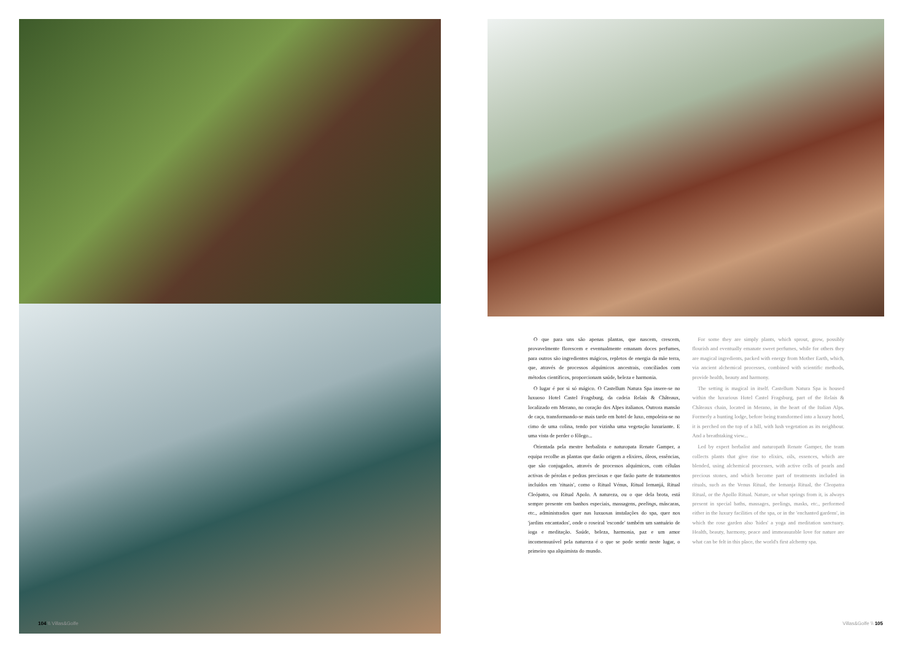O que para uns são apenas plantas, que nascem, crescem, provavelmente florescem e eventualmente emanam doces perfumes, para outros são ingredientes mágicos, repletos de energia da mãe terra, que, através de processos alquímicos ancestrais, conciliados com métodos científicos, proporcionam saúde, beleza e harmonia.
O lugar é por si só mágico. O Castellum Natura Spa insere-se no luxuoso Hotel Castel Fragsburg, da cadeia Relais & Châteaux, localizado em Merano, no coração dos Alpes italianos. Outrora mansão de caça, transformando-se mais tarde em hotel de luxo, empoleira-se no cimo de uma colina, tendo por vizinha uma vegetação luxuriante. E uma vista de perder o fôlego...
Orientada pela mestre herbalista e naturopata Renate Gamper, a equipa recolhe as plantas que darão origem a elixires, óleos, essências, que são conjugados, através de processos alquímicos, com células activas de pérolas e pedras preciosas e que farão parte de tratamentos incluídos em 'rituais', como o Ritual Vénus, Ritual Iemanjá, Ritual Cleópatra, ou Ritual Apolo. A natureza, ou o que dela brota, está sempre presente em banhos especiais, massagens, peelings, máscaras, etc., administrados quer nas luxuosas instalações do spa, quer nos 'jardins encantados', onde o roseiral 'esconde' também um santuário de ioga e meditação. Saúde, beleza, harmonia, paz e um amor incomensurável pela natureza é o que se pode sentir neste lugar, o primeiro spa alquimista do mundo.
For some they are simply plants, which sprout, grow, possibly flourish and eventually emanate sweet perfumes, while for others they are magical ingredients, packed with energy from Mother Earth, which, via ancient alchemical processes, combined with scientific methods, provide health, beauty and harmony.
The setting is magical in itself. Castellum Natura Spa is housed within the luxurious Hotel Castel Fragsburg, part of the Relais & Châteaux chain, located in Merano, in the heart of the Italian Alps. Formerly a hunting lodge, before being transformed into a luxury hotel, it is perched on the top of a hill, with lush vegetation as its neighbour. And a breathtaking view...
Led by expert herbalist and naturopath Renate Gamper, the team collects plants that give rise to elixirs, oils, essences, which are blended, using alchemical processes, with active cells of pearls and precious stones, and which become part of treatments included in rituals, such as the Venus Ritual, the Iemanja Ritual, the Cleopatra Ritual, or the Apollo Ritual. Nature, or what springs from it, is always present in special baths, massages, peelings, masks, etc., performed either in the luxury facilities of the spa, or in the 'enchanted gardens', in which the rose garden also 'hides' a yoga and meditation sanctuary. Health, beauty, harmony, peace and immeasurable love for nature are what can be felt in this place, the world's first alchemy spa.
104 \\ Villas&Golfe Villas&Golfe \\ 105